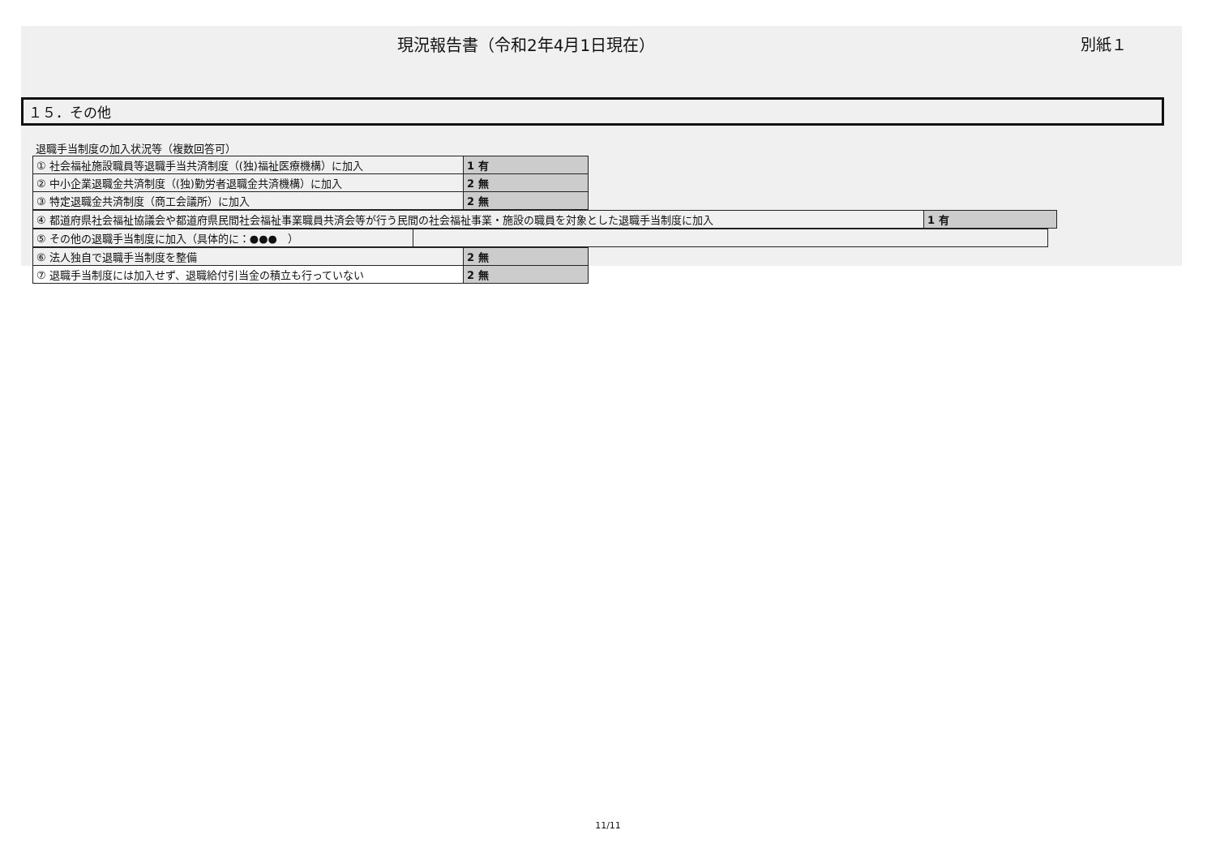現況報告書（令和2年4月1日現在） 別紙１
１５．その他
退職手当制度の加入状況等（複数回答可）
| ① 社会福祉施設職員等退職手当共済制度（(独)福祉医療機構）に加入 | 1 有 |
| ② 中小企業退職金共済制度（(独)勤労者退職金共済機構）に加入 | 2 無 |
| ③ 特定退職金共済制度（商工会議所）に加入 | 2 無 |
| ④ 都道府県社会福祉協議会や都道府県民間社会福祉事業職員共済会等が行う民間の社会福祉事業・施設の職員を対象とした退職手当制度に加入 | 1 有 |
| ⑤ その他の退職手当制度に加入（具体的に：●●● ） | |
| ⑥ 法人独自で退職手当制度を整備 | 2 無 |
| ⑦ 退職手当制度には加入せず、退職給付引当金の積立も行っていない | 2 無 |
11/11